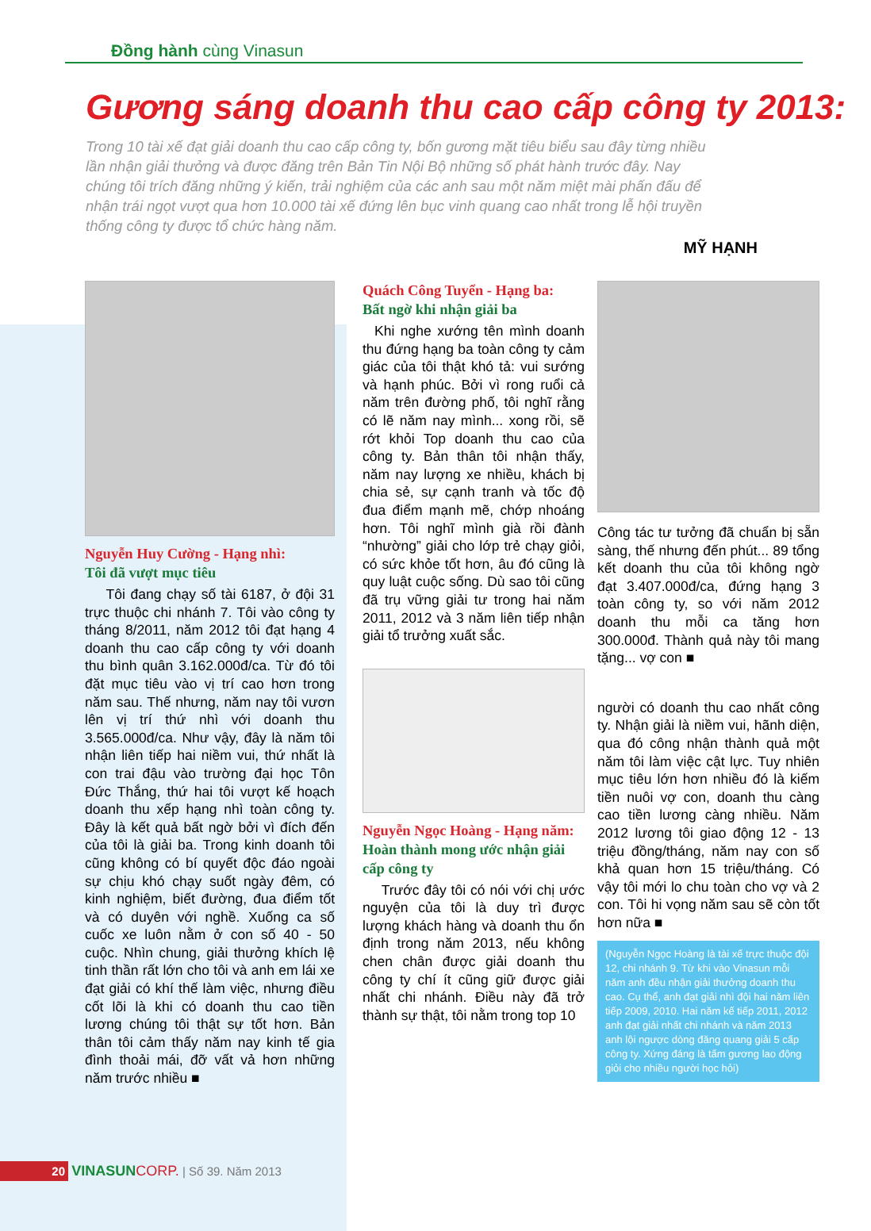Đồng hành cùng Vinasun
Gương sáng doanh thu cao cấp công ty 2013:
Trong 10 tài xế đạt giải doanh thu cao cấp công ty, bốn gương mặt tiêu biểu sau đây từng nhiều lần nhận giải thưởng và được đăng trên Bản Tin Nội Bộ những số phát hành trước đây. Nay chúng tôi trích đăng những ý kiến, trải nghiệm của các anh sau một năm miệt mài phấn đấu để nhận trái ngọt vượt qua hơn 10.000 tài xế đứng lên bục vinh quang cao nhất trong lễ hội truyền thống công ty được tổ chức hàng năm.
MỸ HẠNH
Nguyễn Huy Cường - Hạng nhì:
Tôi đã vượt mục tiêu
Tôi đang chạy số tài 6187, ở đội 31 trực thuộc chi nhánh 7. Tôi vào công ty tháng 8/2011, năm 2012 tôi đạt hạng 4 doanh thu cao cấp công ty với doanh thu bình quân 3.162.000đ/ca. Từ đó tôi đặt mục tiêu vào vị trí cao hơn trong năm sau. Thế nhưng, năm nay tôi vươn lên vị trí thứ nhì với doanh thu 3.565.000đ/ca. Như vậy, đây là năm tôi nhận liên tiếp hai niềm vui, thứ nhất là con trai đậu vào trường đại học Tôn Đức Thắng, thứ hai tôi vượt kế hoạch doanh thu xếp hạng nhì toàn công ty. Đây là kết quả bất ngờ bởi vì đích đến của tôi là giải ba. Trong kinh doanh tôi cũng không có bí quyết độc đáo ngoài sự chịu khó chạy suốt ngày đêm, có kinh nghiệm, biết đường, đua điểm tốt và có duyên với nghề. Xuống ca số cuốc xe luôn nằm ở con số 40 - 50 cuộc. Nhìn chung, giải thưởng khích lệ tinh thần rất lớn cho tôi và anh em lái xe đạt giải có khí thế làm việc, nhưng điều cốt lõi là khi có doanh thu cao tiền lương chúng tôi thật sự tốt hơn. Bản thân tôi cảm thấy năm nay kinh tế gia đình thoải mái, đỡ vất vả hơn những năm trước nhiều ■
Quách Công Tuyển - Hạng ba:
Bất ngờ khi nhận giải ba
Khi nghe xướng tên mình doanh thu đứng hạng ba toàn công ty cảm giác của tôi thật khó tả: vui sướng và hạnh phúc. Bởi vì rong ruổi cả năm trên đường phố, tôi nghĩ rằng có lẽ năm nay mình... xong rồi, sẽ rớt khỏi Top doanh thu cao của công ty. Bản thân tôi nhận thấy, năm nay lượng xe nhiều, khách bị chia sẻ, sự cạnh tranh và tốc độ đua điểm mạnh mẽ, chớp nhoáng hơn. Tôi nghĩ mình già rồi đành “nhường” giải cho lớp trẻ chạy giỏi, có sức khỏe tốt hơn, âu đó cũng là quy luật cuộc sống. Dù sao tôi cũng đã trụ vững giải tư trong hai năm 2011, 2012 và 3 năm liên tiếp nhận giải tổ trưởng xuất sắc.
Nguyễn Ngọc Hoàng - Hạng năm:
Hoàn thành mong ước nhận giải cấp công ty
Trước đây tôi có nói với chị ước nguyện của tôi là duy trì được lượng khách hàng và doanh thu ổn định trong năm 2013, nếu không chen chân được giải doanh thu công ty chí ít cũng giữ được giải nhất chi nhánh. Điều này đã trở thành sự thật, tôi nằm trong top 10
Công tác tư tưởng đã chuẩn bị sẵn sàng, thế nhưng đến phút... 89 tổng kết doanh thu của tôi không ngờ đạt 3.407.000đ/ca, đứng hạng 3 toàn công ty, so với năm 2012 doanh thu mỗi ca tăng hơn 300.000đ. Thành quả này tôi mang tặng... vợ con ■
người có doanh thu cao nhất công ty. Nhận giải là niềm vui, hãnh diện, qua đó công nhận thành quả một năm tôi làm việc cật lực. Tuy nhiên mục tiêu lớn hơn nhiều đó là kiếm tiền nuôi vợ con, doanh thu càng cao tiền lương càng nhiều. Năm 2012 lương tôi giao động 12 - 13 triệu đồng/tháng, năm nay con số khả quan hơn 15 triệu/tháng. Có vậy tôi mới lo chu toàn cho vợ và 2 con. Tôi hi vọng năm sau sẽ còn tốt hơn nữa ■
(Nguyễn Ngọc Hoàng là tài xế trực thuộc đội 12, chi nhánh 9. Từ khi vào Vinasun mỗi năm anh đều nhận giải thưởng doanh thu cao. Cụ thể, anh đạt giải nhì đội hai năm liên tiếp 2009, 2010. Hai năm kế tiếp 2011, 2012 anh đạt giải nhất chi nhánh và năm 2013 anh lội ngược dòng đăng quang giải 5 cấp công ty. Xứng đáng là tấm gương lao động giỏi cho nhiều người học hỏi)
20 VINASUN CORP. | Số 39. Năm 2013